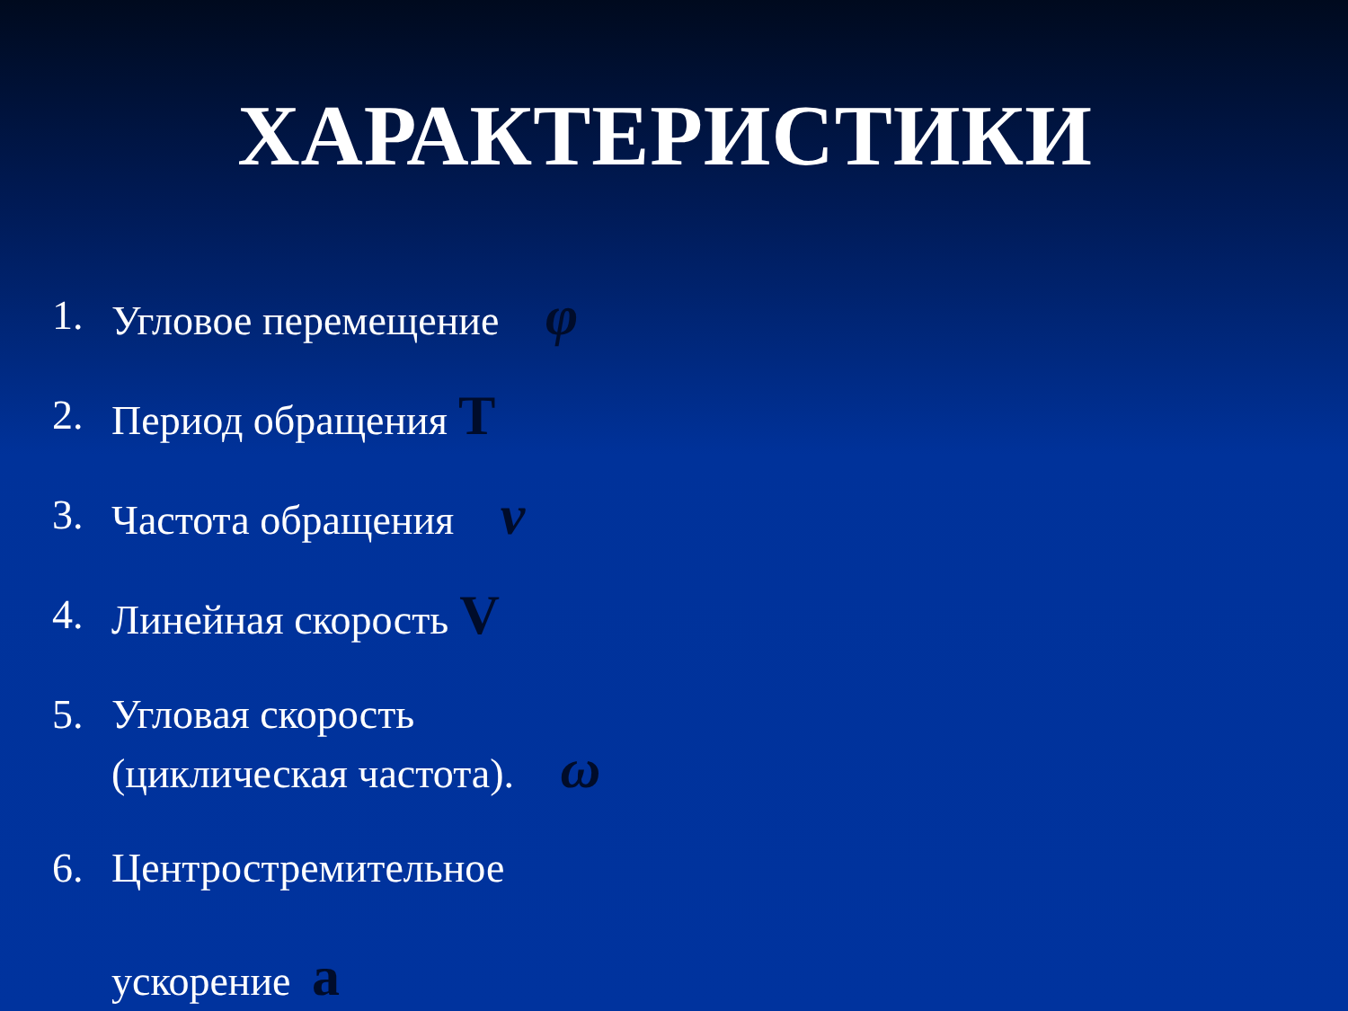ХАРАКТЕРИСТИКИ
1. Угловое перемещение φ
2. Период обращения T
3. Частота обращения ν
4. Линейная скорость V
5. Угловая скорость
(циклическая частота). ω
6. Центростремительное
ускорение a